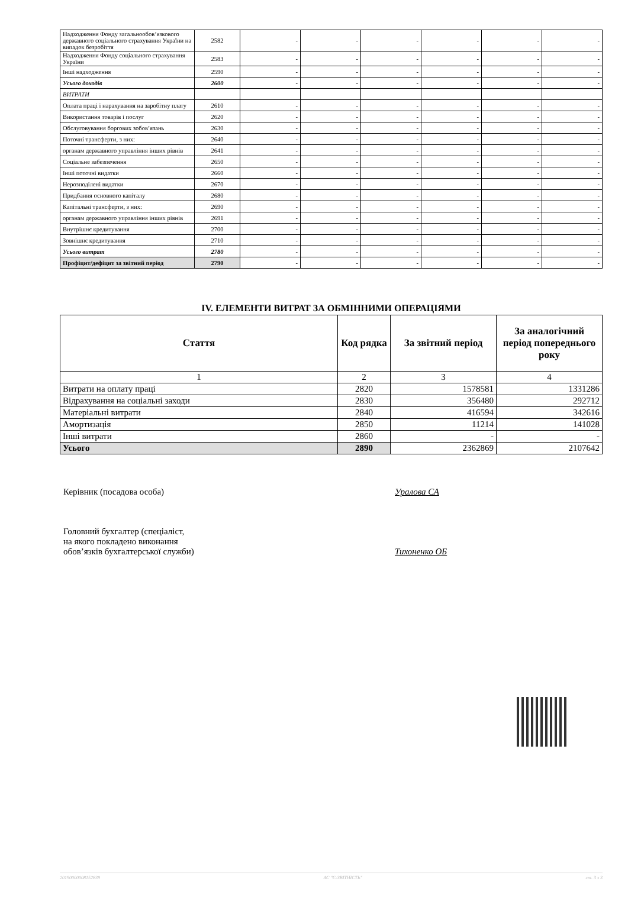| Надходження Фонду загальнообов’язкового державного соціального страхування України на випадок безробіття | 2582 | - | - | - | - | - | - |
| Надходження Фонду соціального страхування України | 2583 | - | - | - | - | - | - |
| Інші надходження | 2590 | - | - | - | - | - | - |
| Усього доходів | 2600 | - | - | - | - | - | - |
| ВИТРАТИ | | | | | | | |
| Оплата праці і нарахування на заробітну плату | 2610 | - | - | - | - | - | - |
| Використання товарів і послуг | 2620 | - | - | - | - | - | - |
| Обслуговування боргових зобов’язань | 2630 | - | - | - | - | - | - |
| Поточні трансферти, з них: | 2640 | - | - | - | - | - | - |
| органам державного управління інших рівнів | 2641 | - | - | - | - | - | - |
| Соціальне забезпечення | 2650 | - | - | - | - | - | - |
| Інші поточні видатки | 2660 | - | - | - | - | - | - |
| Нерозподілені видатки | 2670 | - | - | - | - | - | - |
| Придбання основного капіталу | 2680 | - | - | - | - | - | - |
| Капітальні трансферти, з них: | 2690 | - | - | - | - | - | - |
| органам державного управління інших рівнів | 2691 | - | - | - | - | - | - |
| Внутрішнє кредитування | 2700 | - | - | - | - | - | - |
| Зовнішнє кредитування | 2710 | - | - | - | - | - | - |
| Усього витрат | 2780 | - | - | - | - | - | - |
| Профіцит/дефіцит за звітний період | 2790 | - | - | - | - | - | - |
IV. ЕЛЕМЕНТИ ВИТРАТ ЗА ОБМІННИМИ ОПЕРАЦІЯМИ
| Стаття | Код рядка | За звітний період | За аналогічний період попереднього року |
| --- | --- | --- | --- |
| 1 | 2 | 3 | 4 |
| Витрати на оплату праці | 2820 | 1578581 | 1331286 |
| Відрахування на соціальні заходи | 2830 | 356480 | 292712 |
| Матеріальні витрати | 2840 | 416594 | 342616 |
| Амортизація | 2850 | 11214 | 141028 |
| Інші витрати | 2860 | - | - |
| Усього | 2890 | 2362869 | 2107642 |
Керівник (посадова особа) Уралова СА
Головний бухгалтер (спеціаліст,
на якого покладено виконання
обов’язків бухгалтерської служби)
Тихоненко ОБ
20190000008152839 АС "Є-ЗВІТНІСТЬ" ст. 3 з 3